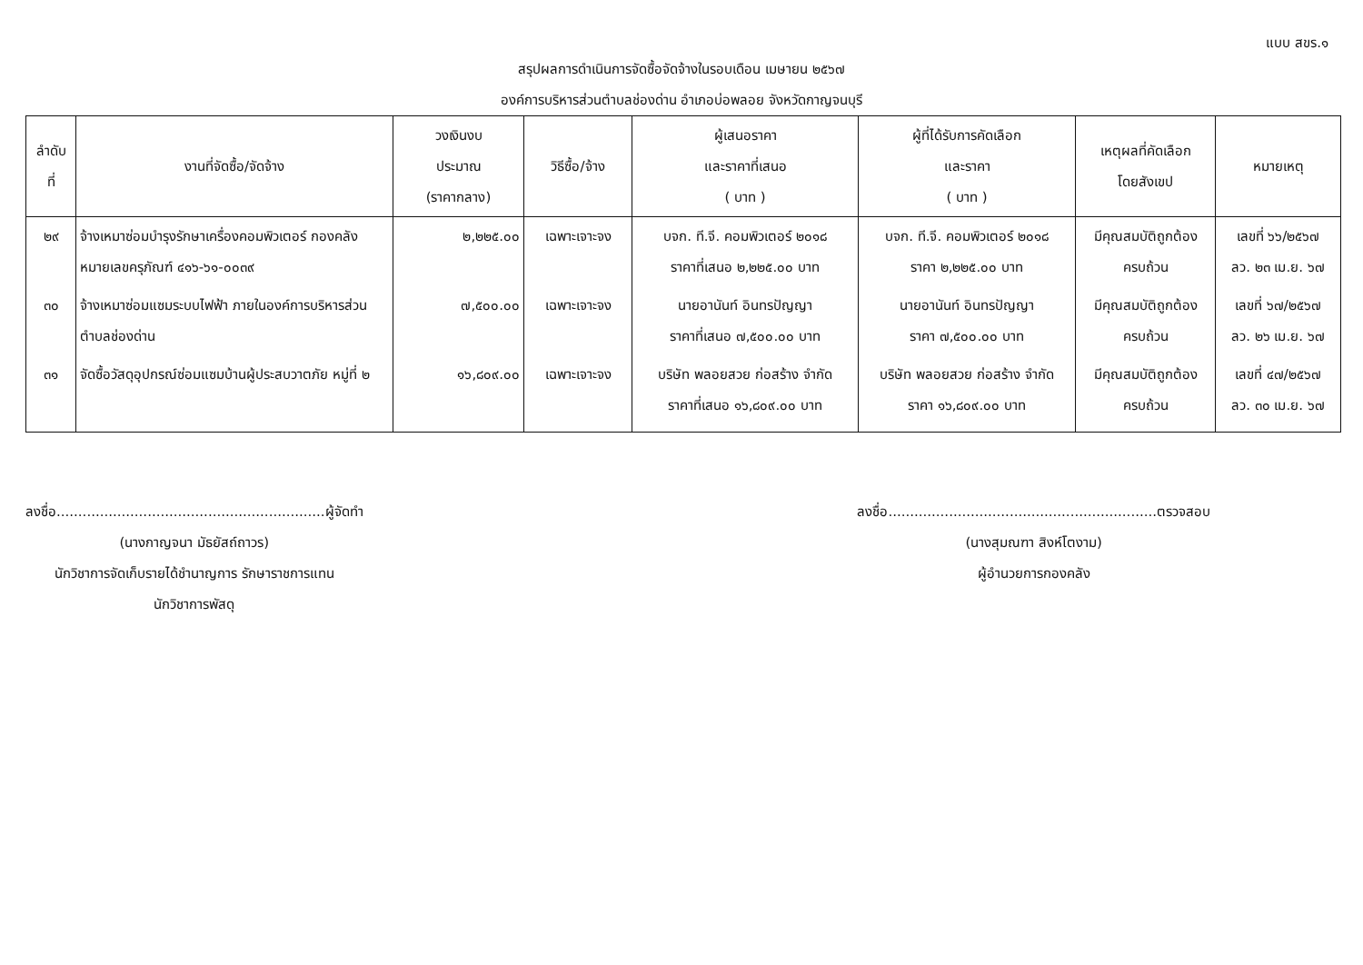แบบ สขร.๑
สรุปผลการดำเนินการจัดซื้อจัดจ้างในรอบเดือน เมษายน ๒๕๖๗
องค์การบริหารส่วนตำบลช่องด่าน อำเภอบ่อพลอย จังหวัดกาญจนบุรี
| ลำดับ ที่ | งานที่จัดซื้อ/จัดจ้าง | วงเงินงบ ประมาณ (ราคากลาง) | วิธีซื้อ/จ้าง | ผู้เสนอราคา และราคาที่เสนอ ( บาท ) | ผู้ที่ได้รับการคัดเลือก และราคา ( บาท ) | เหตุผลที่คัดเลือก โดยสังเขป | หมายเหตุ |
| --- | --- | --- | --- | --- | --- | --- | --- |
| ๒๙ | จ้างเหมาซ่อมบำรุงรักษาเครื่องคอมพิวเตอร์ กองคลัง หมายเลขครุภัณฑ์ ๔๑๖-๖๑-๐๐๓๙ | ๒,๒๒๕.๐๐ | เฉพาะเจาะจง | บจก. ที.จี. คอมพิวเตอร์ ๒๐๑๘ ราคาที่เสนอ ๒,๒๒๕.๐๐ บาท | บจก. ที.จี. คอมพิวเตอร์ ๒๐๑๘ ราคา ๒,๒๒๕.๐๐ บาท | มีคุณสมบัติถูกต้อง ครบถ้วน | เลขที่ ๖๖/๒๕๖๗ ลว. ๒๓ เม.ย. ๖๗ |
| ๓๐ | จ้างเหมาซ่อมแซมระบบไฟฟ้า ภายในองค์การบริหารส่วนตำบลช่องด่าน | ๗,๕๐๐.๐๐ | เฉพาะเจาะจง | นายอานันท์ อินทรปัญญา ราคาที่เสนอ ๗,๕๐๐.๐๐ บาท | นายอานันท์ อินทรปัญญา ราคา ๗,๕๐๐.๐๐ บาท | มีคุณสมบัติถูกต้อง ครบถ้วน | เลขที่ ๖๗/๒๕๖๗ ลว. ๒๖ เม.ย. ๖๗ |
| ๓๑ | จัดซื้อวัสดุอุปกรณ์ซ่อมแซมบ้านผู้ประสบวาตภัย หมู่ที่ ๒ | ๑๖,๘๐๙.๐๐ | เฉพาะเจาะจง | บริษัท พลอยสวย ก่อสร้าง จำกัด ราคาที่เสนอ ๑๖,๘๐๙.๐๐ บาท | บริษัท พลอยสวย ก่อสร้าง จำกัด ราคา ๑๖,๘๐๙.๐๐ บาท | มีคุณสมบัติถูกต้อง ครบถ้วน | เลขที่ ๔๗/๒๕๖๗ ลว. ๓๐ เม.ย. ๖๗ |
ลงชื่อ..............................................................ผู้จัดทำ
(นางกาญจนา มัธยัสถ์ถาวร)
นักวิชาการจัดเก็บรายได้ชำนาญการ รักษาราชการแทน
นักวิชาการพัสดุ
ลงชื่อ..............................................................ตรวจสอบ
(นางสุมณฑา สิงห์โตงาม)
ผู้อำนวยการกองคลัง